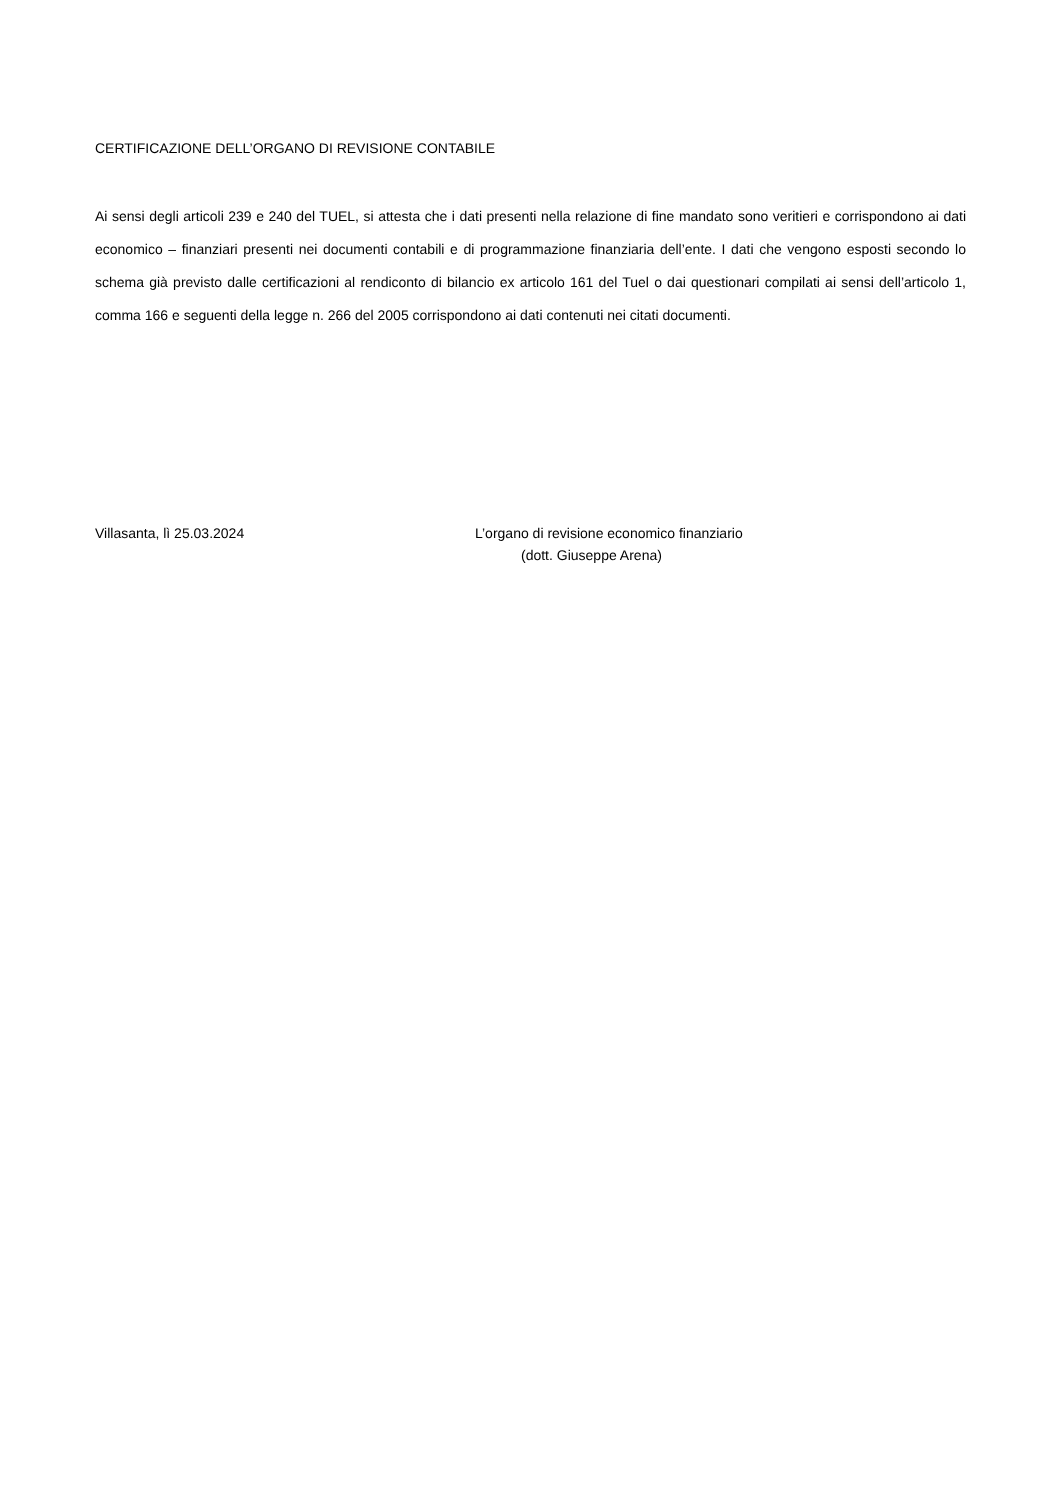CERTIFICAZIONE DELL’ORGANO DI REVISIONE CONTABILE
Ai sensi degli articoli 239 e 240 del TUEL, si attesta che i dati presenti nella relazione di fine mandato sono veritieri e corrispondono ai dati economico – finanziari presenti nei documenti contabili e di programmazione finanziaria dell’ente. I dati che vengono esposti secondo lo schema già previsto dalle certificazioni al rendiconto di bilancio ex articolo 161 del Tuel o dai questionari compilati ai sensi dell’articolo 1, comma 166 e seguenti della legge n. 266 del 2005 corrispondono ai dati contenuti nei citati documenti.
Villasanta, lì 25.03.2024 L’organo di revisione economico finanziario
(dott. Giuseppe Arena)